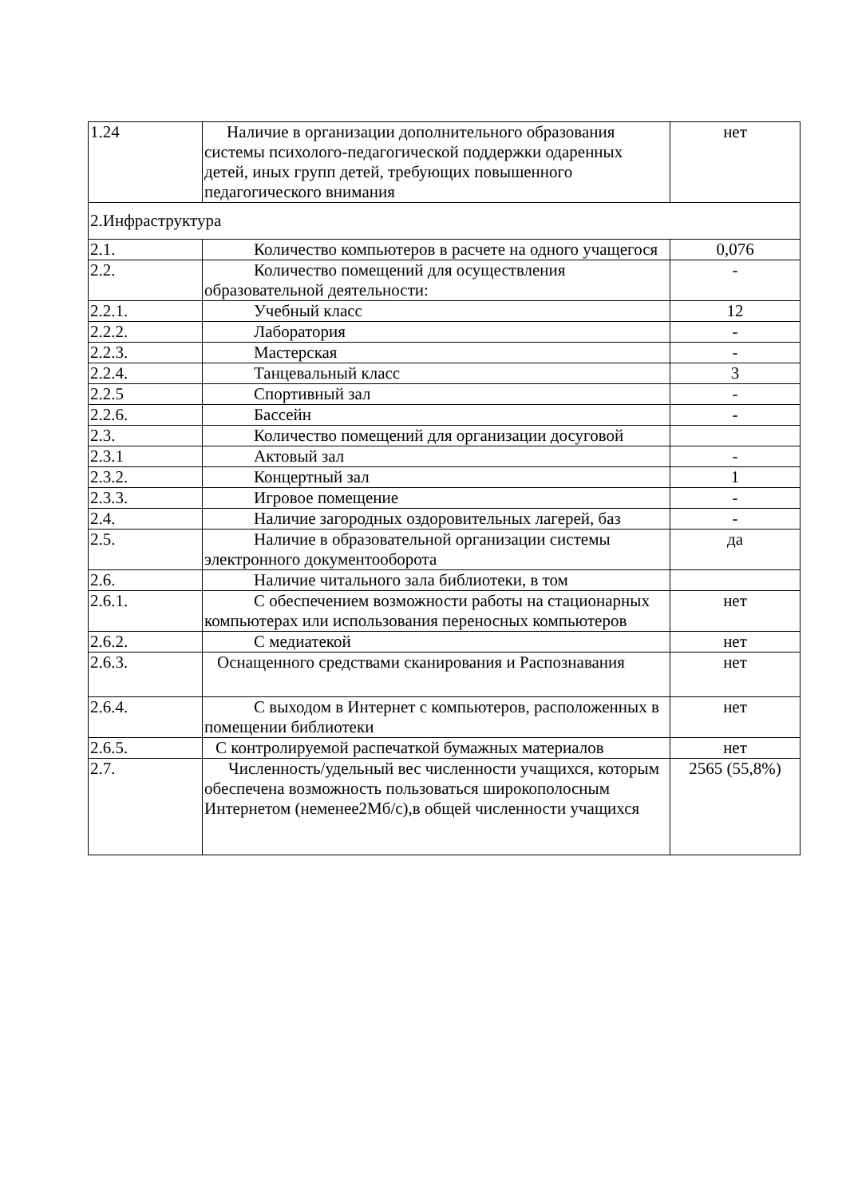| 1.24 | Наличие в организации дополнительного образования системы психолого-педагогической поддержки одаренных детей, иных групп детей, требующих повышенного педагогического внимания | нет |
| 2.Инфраструктура | | |
| 2.1. | Количество компьютеров в расчете на одного учащегося | 0,076 |
| 2.2. | Количество помещений для осуществления образовательной деятельности: | - |
| 2.2.1. | Учебный класс | 12 |
| 2.2.2. | Лаборатория | - |
| 2.2.3. | Мастерская | - |
| 2.2.4. | Танцевальный класс | 3 |
| 2.2.5 | Спортивный зал | - |
| 2.2.6. | Бассейн | - |
| 2.3. | Количество помещений для организации досуговой | |
| 2.3.1 | Актовый зал | - |
| 2.3.2. | Концертный зал | 1 |
| 2.3.3. | Игровое помещение | - |
| 2.4. | Наличие загородных оздоровительных лагерей, баз | - |
| 2.5. | Наличие в образовательной организации системы электронного документооборота | да |
| 2.6. | Наличие читального зала библиотеки, в том | |
| 2.6.1. | С обеспечением возможности работы на стационарных компьютерах или использования переносных компьютеров | нет |
| 2.6.2. | С медиатекой | нет |
| 2.6.3. | Оснащенного средствами сканирования и Распознавания | нет |
| 2.6.4. | С выходом в Интернет с компьютеров, расположенных в помещении библиотеки | нет |
| 2.6.5. | С контролируемой распечаткой бумажных материалов | нет |
| 2.7. | Численность/удельный вес численности учащихся, которым обеспечена возможность пользоваться широкополосным Интернетом (неменее2Мб/с),в общей численности учащихся | 2565 (55,8%) |